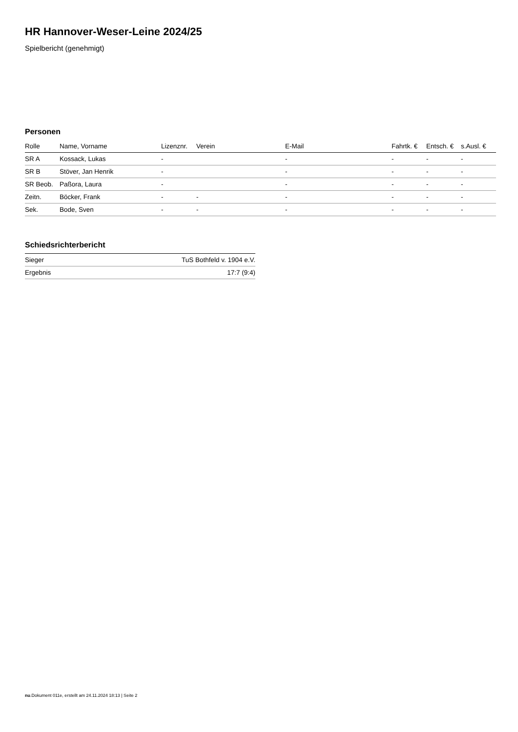HR Hannover-Weser-Leine 2024/25
Spielbericht (genehmigt)
Personen
| Rolle | Name, Vorname | Lizenznr. | Verein | E-Mail | Fahrtk. € | Entsch. € | s.Ausl. € |
| --- | --- | --- | --- | --- | --- | --- | --- |
| SR A | Kossack, Lukas | - | | - | - | - | - |
| SR B | Stöver, Jan Henrik | - | | - | - | - | - |
| SR Beob. | Paßora, Laura | - | | - | - | - | - |
| Zeitn. | Böcker, Frank | - | - | - | - | - | - |
| Sek. | Bode, Sven | - | - | - | - | - | - |
Schiedsrichterbericht
| Sieger | TuS Bothfeld v. 1904 e.V. |
| Ergebnis | 17:7 (9:4) |
nu.Dokument 011e, erstellt am 24.11.2024 18:13 | Seite 2